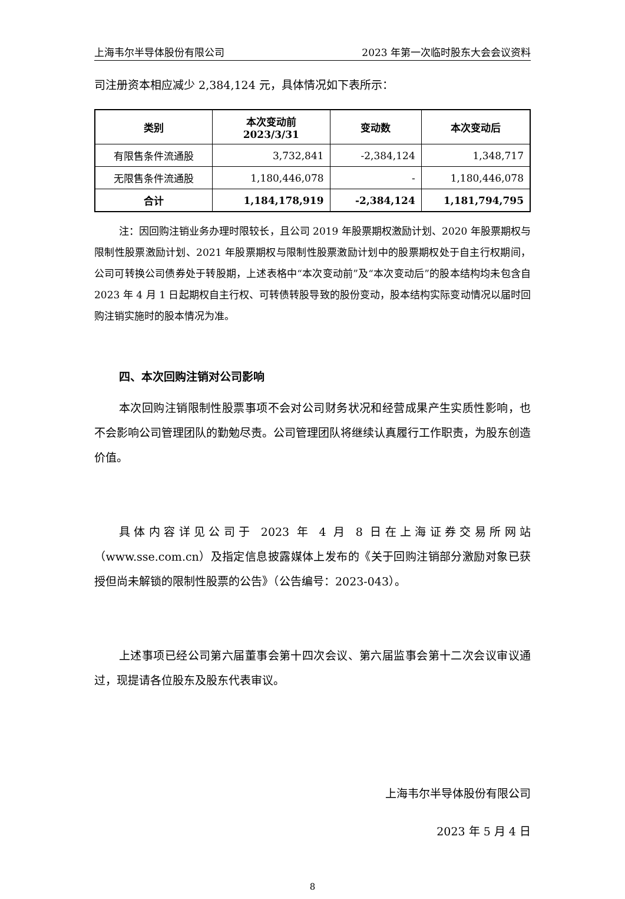上海韦尔半导体股份有限公司 2023 年第一次临时股东大会会议资料
司注册资本相应减少 2,384,124 元，具体情况如下表所示：
| 类别 | 本次变动前 2023/3/31 | 变动数 | 本次变动后 |
| --- | --- | --- | --- |
| 有限售条件流通股 | 3,732,841 | -2,384,124 | 1,348,717 |
| 无限售条件流通股 | 1,180,446,078 | - | 1,180,446,078 |
| 合计 | 1,184,178,919 | -2,384,124 | 1,181,794,795 |
注：因回购注销业务办理时限较长，且公司 2019 年股票期权激励计划、2020 年股票期权与限制性股票激励计划、2021 年股票期权与限制性股票激励计划中的股票期权处于自主行权期间，公司可转换公司债券处于转股期，上述表格中“本次变动前”及“本次变动后”的股本结构均未包含自 2023 年 4 月 1 日起期权自主行权、可转债转股导致的股份变动，股本结构实际变动情况以届时回购注销实施时的股本情况为准。
四、本次回购注销对公司影响
本次回购注销限制性股票事项不会对公司财务状况和经营成果产生实质性影响，也不会影响公司管理团队的勤勉尽责。公司管理团队将继续认真履行工作职责，为股东创造价值。
具体内容详见公司于 2023 年 4 月 8 日在上海证券交易所网站（www.sse.com.cn）及指定信息披露媒体上发布的《关于回购注销部分激励对象已获授但尚未解锁的限制性股票的公告》（公告编号：2023-043）。
上述事项已经公司第六届董事会第十四次会议、第六届监事会第十二次会议审议通过，现提请各位股东及股东代表审议。
上海韦尔半导体股份有限公司
2023 年 5 月 4 日
8